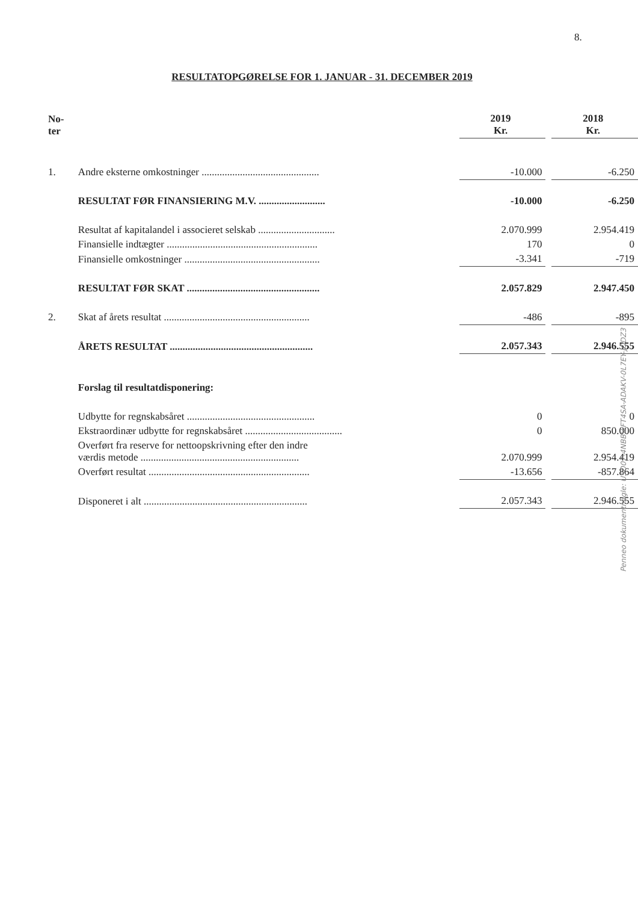8.
RESULTATOPGØRELSE FOR 1. JANUAR - 31. DECEMBER 2019
| No- ter | | 2019 Kr. | | 2018 Kr. |
| --- | --- | --- | --- | --- |
| 1. | Andre eksterne omkostninger .............................................. | -10.000 | | -6.250 |
| | RESULTAT FØR FINANSIERING M.V. .......................... | -10.000 | | -6.250 |
| | Resultat af kapitalandel i associeret selskab .............................. | 2.070.999 | | 2.954.419 |
| | Finansielle indtægter ........................................................... | 170 | | 0 |
| | Finansielle omkostninger ..................................................... | -3.341 | | -719 |
| | RESULTAT FØR SKAT .................................................... | 2.057.829 | | 2.947.450 |
| 2. | Skat af årets resultat ......................................................... | -486 | | -895 |
| | ÅRETS RESULTAT ........................................................ | 2.057.343 | | 2.946.555 |
| | Forslag til resultatdisponering: | | | |
| | Udbytte for regnskabsåret .................................................. | 0 | | 0 |
| | Ekstraordinær udbytte for regnskabsåret ...................................... | 0 | | 850.000 |
| | Overført fra reserve for nettoopskrivning efter den indre værdis metode .............................................................. | 2.070.999 | | 2.954.419 |
| | Overført resultat ............................................................... | -13.656 | | -857.864 |
| | Disponeret i alt ................................................................ | 2.057.343 | | 2.946.555 |
Penneo dokumentnøgle: U5O07-4NBBV-FT4SA-ADAKV-0L7EY-JQDZ3